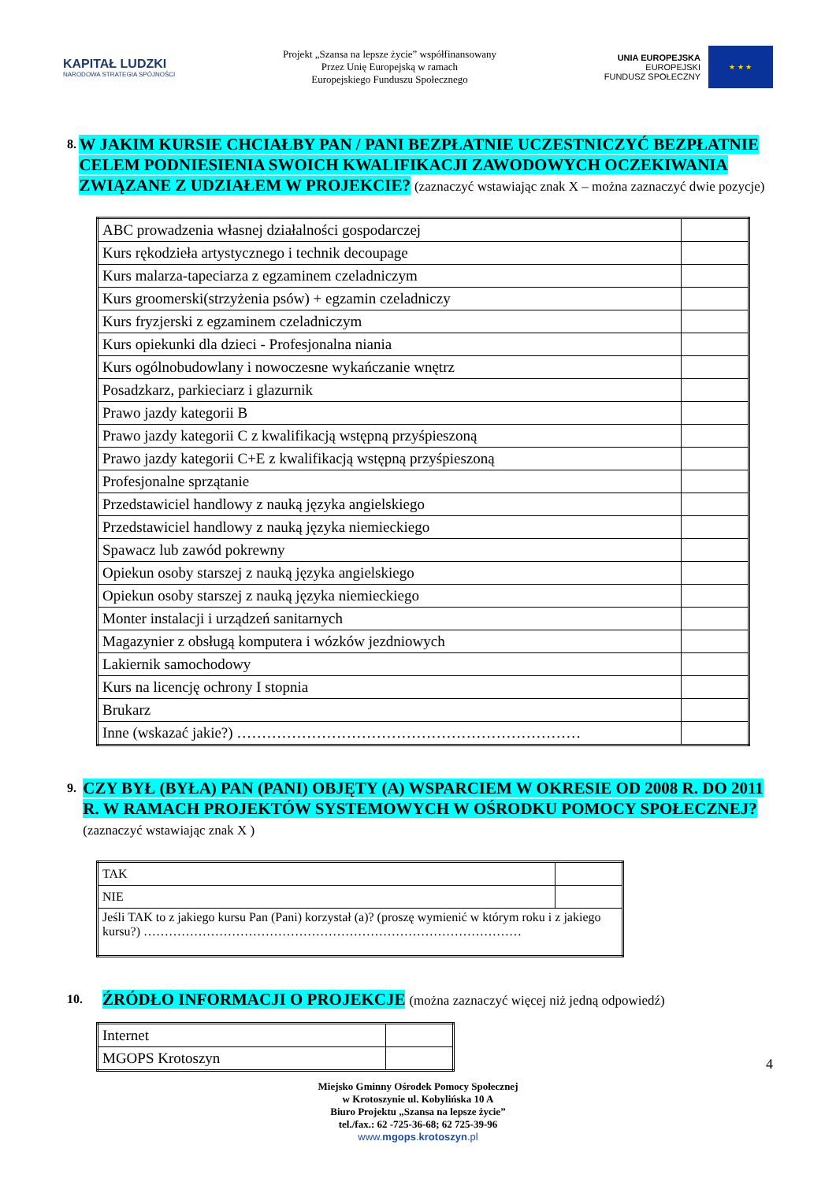KAPITAŁ LUDZKI
NARODOWA STRATEGIA SPÓJNOŚCI
Projekt „Szansa na lepsze życie” współfinansowany
Przez Unię Europejską w ramach
Europejskiego Funduszu Społecznego
UNIA EUROPEJSKA
EUROPEJSKI
FUNDUSZ SPOŁECZNY
★ ★ ★
8.
W JAKIM KURSIE CHCIAŁBY PAN / PANI BEZPŁATNIE UCZESTNICZYĆ BEZPŁATNIE CELEM PODNIESIENIA SWOICH KWALIFIKACJI ZAWODOWYCH OCZEKIWANIA ZWIĄZANE Z UDZIAŁEM W PROJEKCIE? (zaznaczyć wstawiając znak X – można zaznaczyć dwie pozycje)
| ABC prowadzenia własnej działalności gospodarczej | |
| Kurs rękodzieła artystycznego i technik decoupage | |
| Kurs malarza-tapeciarza z egzaminem czeladniczym | |
| Kurs groomerski(strzyżenia psów) + egzamin czeladniczy | |
| Kurs fryzjerski z egzaminem czeladniczym | |
| Kurs opiekunki dla dzieci - Profesjonalna niania | |
| Kurs ogólnobudowlany i nowoczesne wykańczanie wnętrz | |
| Posadzkarz, parkieciarz i glazurnik | |
| Prawo jazdy kategorii B | |
| Prawo jazdy kategorii C z kwalifikacją wstępną przyśpieszoną | |
| Prawo jazdy kategorii C+E z kwalifikacją wstępną przyśpieszoną | |
| Profesjonalne sprzątanie | |
| Przedstawiciel handlowy z nauką języka angielskiego | |
| Przedstawiciel handlowy z nauką języka niemieckiego | |
| Spawacz lub zawód pokrewny | |
| Opiekun osoby starszej z nauką języka angielskiego | |
| Opiekun osoby starszej z nauką języka niemieckiego | |
| Monter instalacji i urządzeń sanitarnych | |
| Magazynier z obsługą komputera i wózków jezdniowych | |
| Lakiernik samochodowy | |
| Kurs na licencję ochrony I stopnia | |
| Brukarz | |
| Inne (wskazać jakie?) …………………………………………………………… | |
9.
CZY BYŁ (BYŁA) PAN (PANI) OBJĘTY (A) WSPARCIEM W OKRESIE OD 2008 R. DO 2011 R. W RAMACH PROJEKTÓW SYSTEMOWYCH W OŚRODKU POMOCY SPOŁECZNEJ? (zaznaczyć wstawiając znak X )
| TAK | |
| NIE | |
| Jeśli TAK to z jakiego kursu Pan (Pani) korzystał (a)? (proszę wymienić w którym roku i z jakiego kursu?) ……………………………………………………………………………… | |
10.
ŹRÓDŁO INFORMACJI O PROJEKCJE (można zaznaczyć więcej niż jedną odpowiedź)
| Internet | |
| MGOPS Krotoszyn | |
4
Miejsko Gminny Ośrodek Pomocy Społecznej
w Krotoszynie ul. Kobylińska 10 A
Biuro Projektu „Szansa na lepsze życie”
tel./fax.: 62 -725-36-68; 62 725-39-96
www.mgops.krotoszyn.pl